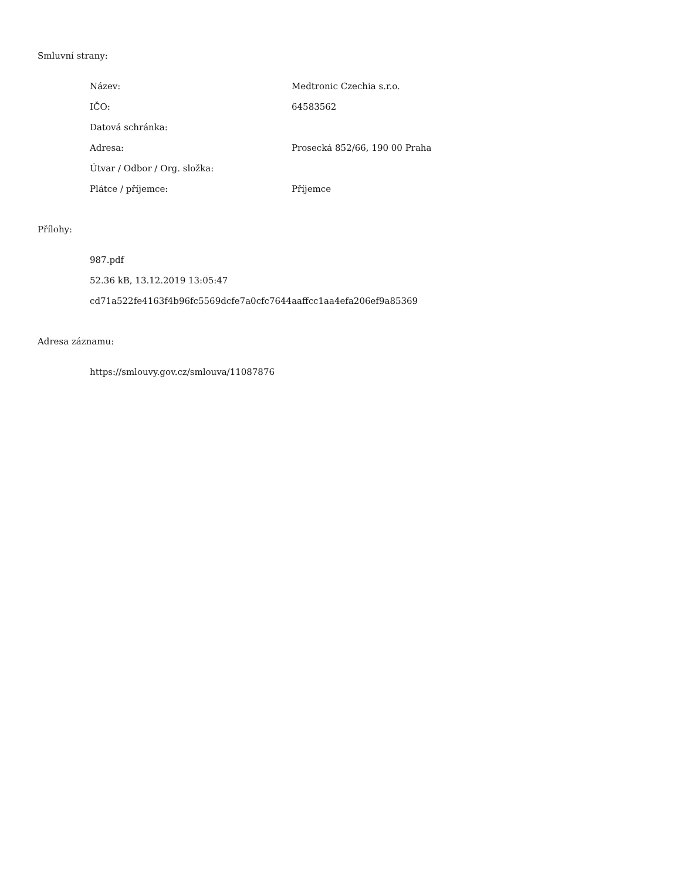Smluvní strany:
Název: Medtronic Czechia s.r.o.
IČO: 64583562
Datová schránka:
Adresa: Prosecká 852/66, 190 00 Praha
Útvar / Odbor / Org. složka:
Plátce / příjemce: Příjemce
Přílohy:
987.pdf
52.36 kB, 13.12.2019 13:05:47
cd71a522fe4163f4b96fc5569dcfe7a0cfc7644aaffcc1aa4efa206ef9a85369
Adresa záznamu:
https://smlouvy.gov.cz/smlouva/11087876